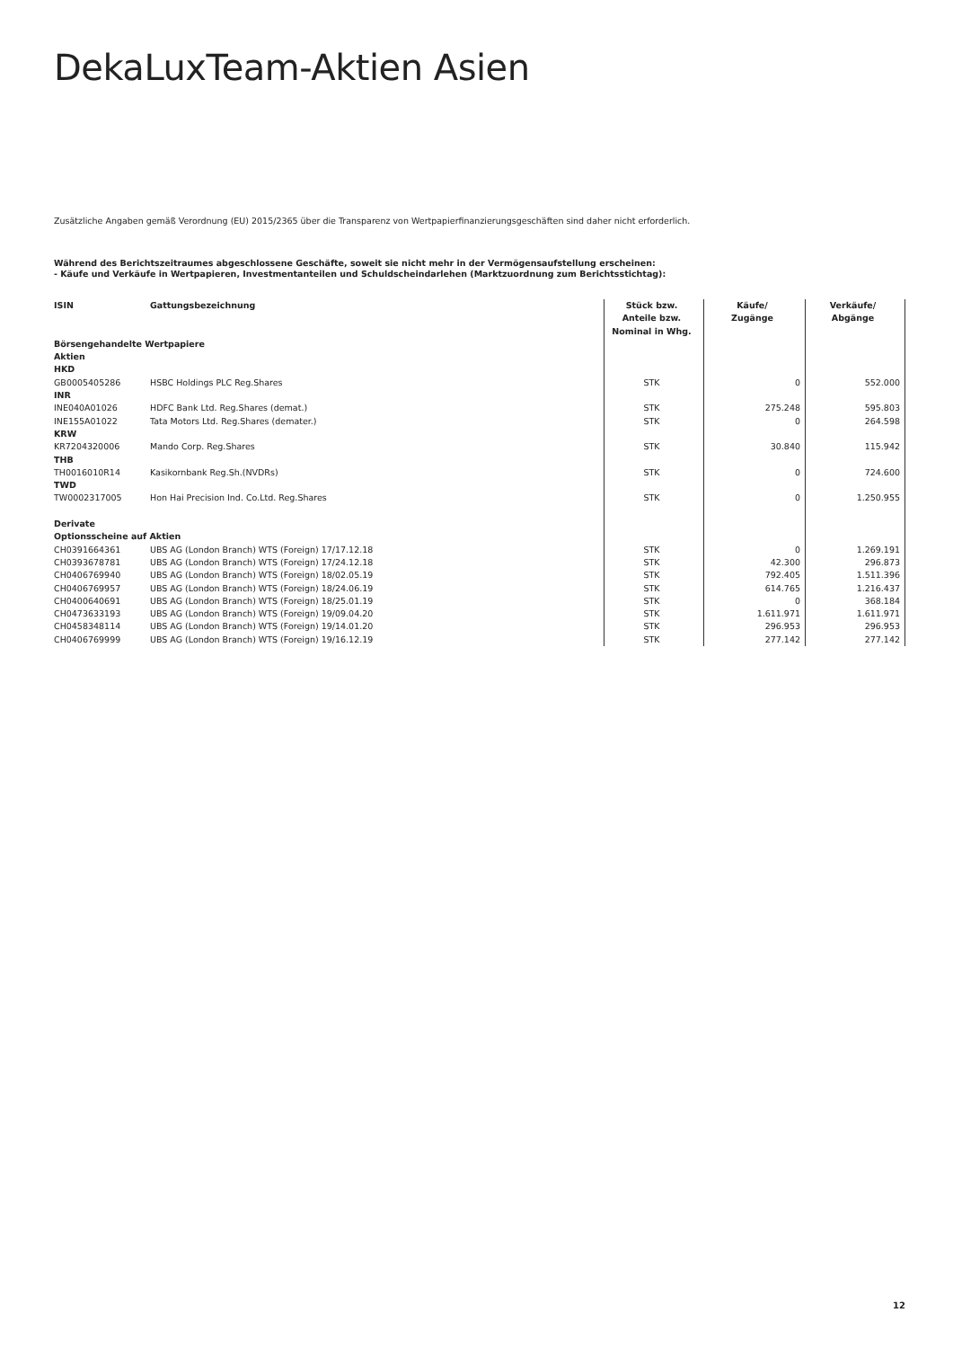DekaLuxTeam-Aktien Asien
Zusätzliche Angaben gemäß Verordnung (EU) 2015/2365 über die Transparenz von Wertpapierfinanzierungsgeschäften sind daher nicht erforderlich.
Während des Berichtszeitraumes abgeschlossene Geschäfte, soweit sie nicht mehr in der Vermögensaufstellung erscheinen:
- Käufe und Verkäufe in Wertpapieren, Investmentanteilen und Schuldscheindarlehen (Marktzuordnung zum Berichtsstichtag):
| ISIN | Gattungsbezeichnung | Stück bzw. Anteile bzw. Nominal in Whg. | Käufe/ Zugänge | Verkäufe/ Abgänge |
| --- | --- | --- | --- | --- |
| Börsengehandelte Wertpapiere | | | | |
| Aktien | | | | |
| HKD | | | | |
| GB0005405286 | HSBC Holdings PLC Reg.Shares | STK | 0 | 552.000 |
| INR | | | | |
| INE040A01026 | HDFC Bank Ltd. Reg.Shares (demat.) | STK | 275.248 | 595.803 |
| INE155A01022 | Tata Motors Ltd. Reg.Shares (demater.) | STK | 0 | 264.598 |
| KRW | | | | |
| KR7204320006 | Mando Corp. Reg.Shares | STK | 30.840 | 115.942 |
| THB | | | | |
| TH0016010R14 | Kasikornbank Reg.Sh.(NVDRs) | STK | 0 | 724.600 |
| TWD | | | | |
| TW0002317005 | Hon Hai Precision Ind. Co.Ltd. Reg.Shares | STK | 0 | 1.250.955 |
| Derivate | | | | |
| Optionsscheine auf Aktien | | | | |
| CH0391664361 | UBS AG (London Branch) WTS (Foreign) 17/17.12.18 | STK | 0 | 1.269.191 |
| CH0393678781 | UBS AG (London Branch) WTS (Foreign) 17/24.12.18 | STK | 42.300 | 296.873 |
| CH0406769940 | UBS AG (London Branch) WTS (Foreign) 18/02.05.19 | STK | 792.405 | 1.511.396 |
| CH0406769957 | UBS AG (London Branch) WTS (Foreign) 18/24.06.19 | STK | 614.765 | 1.216.437 |
| CH0400640691 | UBS AG (London Branch) WTS (Foreign) 18/25.01.19 | STK | 0 | 368.184 |
| CH0473633193 | UBS AG (London Branch) WTS (Foreign) 19/09.04.20 | STK | 1.611.971 | 1.611.971 |
| CH0458348114 | UBS AG (London Branch) WTS (Foreign) 19/14.01.20 | STK | 296.953 | 296.953 |
| CH0406769999 | UBS AG (London Branch) WTS (Foreign) 19/16.12.19 | STK | 277.142 | 277.142 |
12